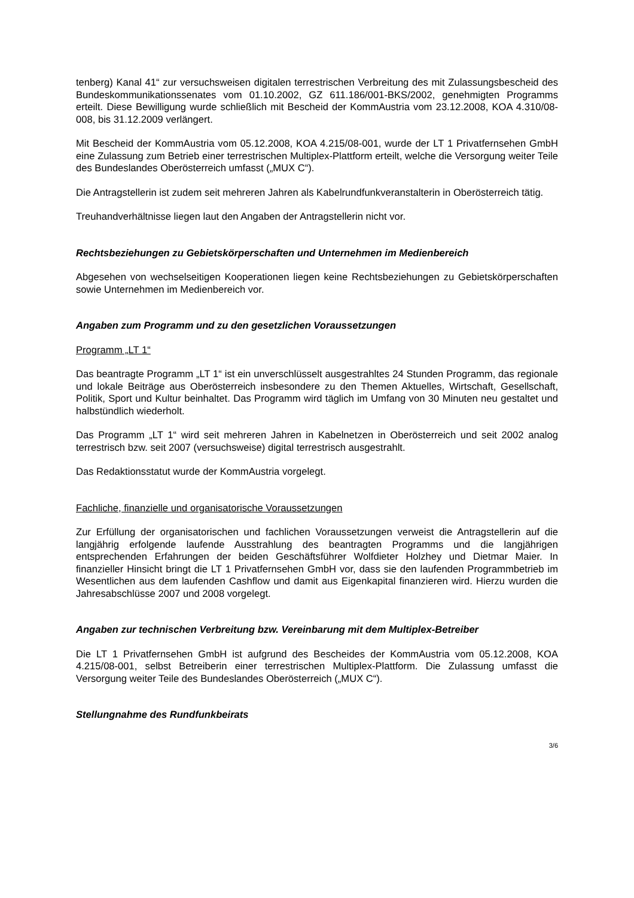tenberg) Kanal 41“ zur versuchsweisen digitalen terrestrischen Verbreitung des mit Zulassungsbescheid des Bundeskommunikationssenates vom 01.10.2002, GZ 611.186/001-BKS/2002, genehmigten Programms erteilt. Diese Bewilligung wurde schließlich mit Bescheid der KommAustria vom 23.12.2008, KOA 4.310/08-008, bis 31.12.2009 verlängert.
Mit Bescheid der KommAustria vom 05.12.2008, KOA 4.215/08-001, wurde der LT 1 Privatfernsehen GmbH eine Zulassung zum Betrieb einer terrestrischen Multiplex-Plattform erteilt, welche die Versorgung weiter Teile des Bundeslandes Oberösterreich umfasst („MUX C“).
Die Antragstellerin ist zudem seit mehreren Jahren als Kabelrundfunkveranstalterin in Oberösterreich tätig.
Treuhandverhältnisse liegen laut den Angaben der Antragstellerin nicht vor.
Rechtsbeziehungen zu Gebietskörperschaften und Unternehmen im Medienbereich
Abgesehen von wechselseitigen Kooperationen liegen keine Rechtsbeziehungen zu Gebietskörperschaften sowie Unternehmen im Medienbereich vor.
Angaben zum Programm und zu den gesetzlichen Voraussetzungen
Programm „LT 1“
Das beantragte Programm „LT 1“ ist ein unverschlüsselt ausgestrahltes 24 Stunden Programm, das regionale und lokale Beiträge aus Oberösterreich insbesondere zu den Themen Aktuelles, Wirtschaft, Gesellschaft, Politik, Sport und Kultur beinhaltet. Das Programm wird täglich im Umfang von 30 Minuten neu gestaltet und halbstündlich wiederholt.
Das Programm „LT 1“ wird seit mehreren Jahren in Kabelnetzen in Oberösterreich und seit 2002 analog terrestrisch bzw. seit 2007 (versuchsweise) digital terrestrisch ausgestrahlt.
Das Redaktionsstatut wurde der KommAustria vorgelegt.
Fachliche, finanzielle und organisatorische Voraussetzungen
Zur Erfüllung der organisatorischen und fachlichen Voraussetzungen verweist die Antragstellerin auf die langjährig erfolgende laufende Ausstrahlung des beantragten Programms und die langjährigen entsprechenden Erfahrungen der beiden Geschäftsführer Wolfdieter Holzhey und Dietmar Maier. In finanzieller Hinsicht bringt die LT 1 Privatfernsehen GmbH vor, dass sie den laufenden Programmbetrieb im Wesentlichen aus dem laufenden Cashflow und damit aus Eigenkapital finanzieren wird. Hierzu wurden die Jahresabschlüsse 2007 und 2008 vorgelegt.
Angaben zur technischen Verbreitung bzw. Vereinbarung mit dem Multiplex-Betreiber
Die LT 1 Privatfernsehen GmbH ist aufgrund des Bescheides der KommAustria vom 05.12.2008, KOA 4.215/08-001, selbst Betreiberin einer terrestrischen Multiplex-Plattform. Die Zulassung umfasst die Versorgung weiter Teile des Bundeslandes Oberösterreich („MUX C“).
Stellungnahme des Rundfunkbeirats
3/6